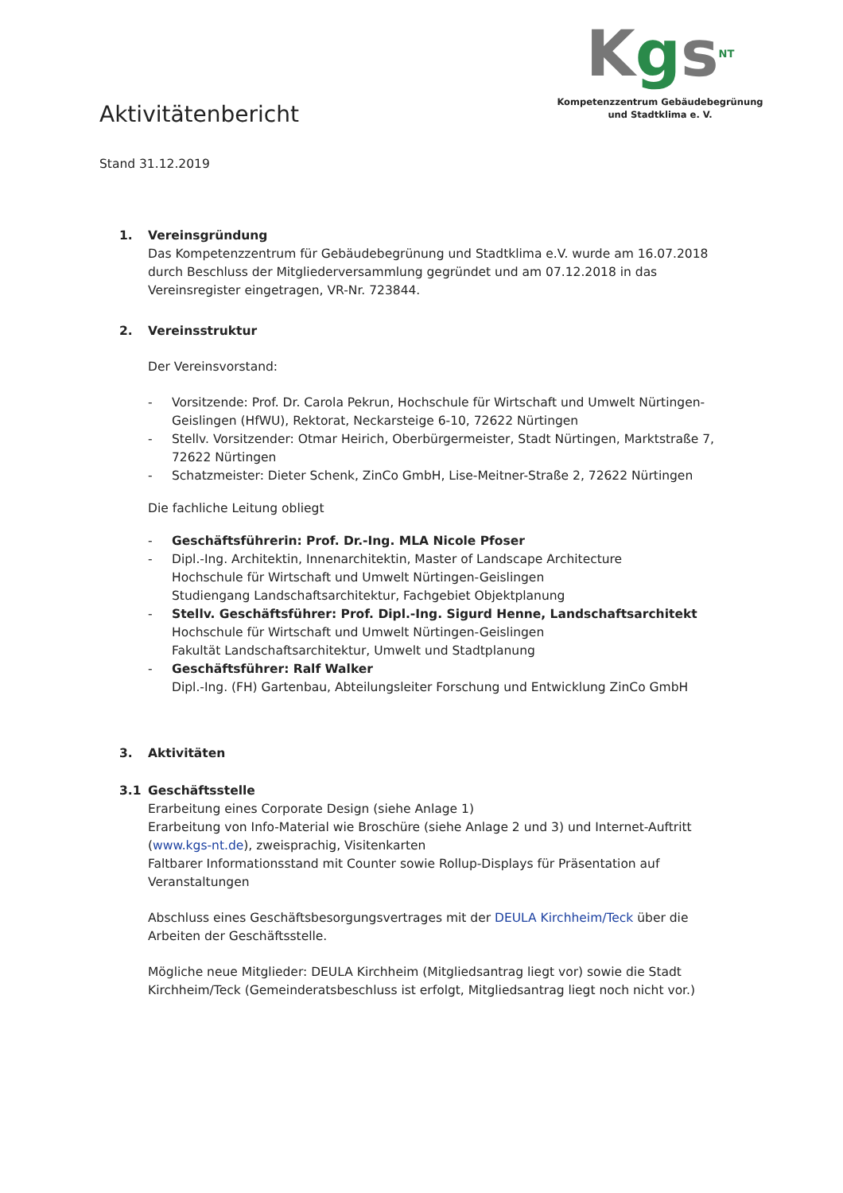KgsNT
Kompetenzzentrum Gebäudebegrünung
und Stadtklima e. V.
Aktivitätenbericht
Stand 31.12.2019
1. Vereinsgründung
Das Kompetenzzentrum für Gebäudebegrünung und Stadtklima e.V. wurde am 16.07.2018 durch Beschluss der Mitgliederversammlung gegründet und am 07.12.2018 in das Vereinsregister eingetragen, VR-Nr. 723844.
2. Vereinsstruktur
Der Vereinsvorstand:
- Vorsitzende: Prof. Dr. Carola Pekrun, Hochschule für Wirtschaft und Umwelt Nürtingen-Geislingen (HfWU), Rektorat, Neckarsteige 6-10, 72622 Nürtingen
- Stellv. Vorsitzender: Otmar Heirich, Oberbürgermeister, Stadt Nürtingen, Marktstraße 7, 72622 Nürtingen
- Schatzmeister: Dieter Schenk, ZinCo GmbH, Lise-Meitner-Straße 2, 72622 Nürtingen
Die fachliche Leitung obliegt
- Geschäftsführerin: Prof. Dr.-Ing. MLA Nicole Pfoser
- Dipl.-Ing. Architektin, Innenarchitektin, Master of Landscape Architecture
Hochschule für Wirtschaft und Umwelt Nürtingen-Geislingen
Studiengang Landschaftsarchitektur, Fachgebiet Objektplanung
- Stellv. Geschäftsführer: Prof. Dipl.-Ing. Sigurd Henne, Landschaftsarchitekt
Hochschule für Wirtschaft und Umwelt Nürtingen-Geislingen
Fakultät Landschaftsarchitektur, Umwelt und Stadtplanung
- Geschäftsführer: Ralf Walker
Dipl.-Ing. (FH) Gartenbau, Abteilungsleiter Forschung und Entwicklung ZinCo GmbH
3. Aktivitäten
3.1 Geschäftsstelle
Erarbeitung eines Corporate Design (siehe Anlage 1)
Erarbeitung von Info-Material wie Broschüre (siehe Anlage 2 und 3) und Internet-Auftritt (www.kgs-nt.de), zweisprachig, Visitenkarten
Faltbarer Informationsstand mit Counter sowie Rollup-Displays für Präsentation auf Veranstaltungen
Abschluss eines Geschäftsbesorgungsvertrages mit der DEULA Kirchheim/Teck über die Arbeiten der Geschäftsstelle.
Mögliche neue Mitglieder: DEULA Kirchheim (Mitgliedsantrag liegt vor) sowie die Stadt Kirchheim/Teck (Gemeinderatsbeschluss ist erfolgt, Mitgliedsantrag liegt noch nicht vor.)